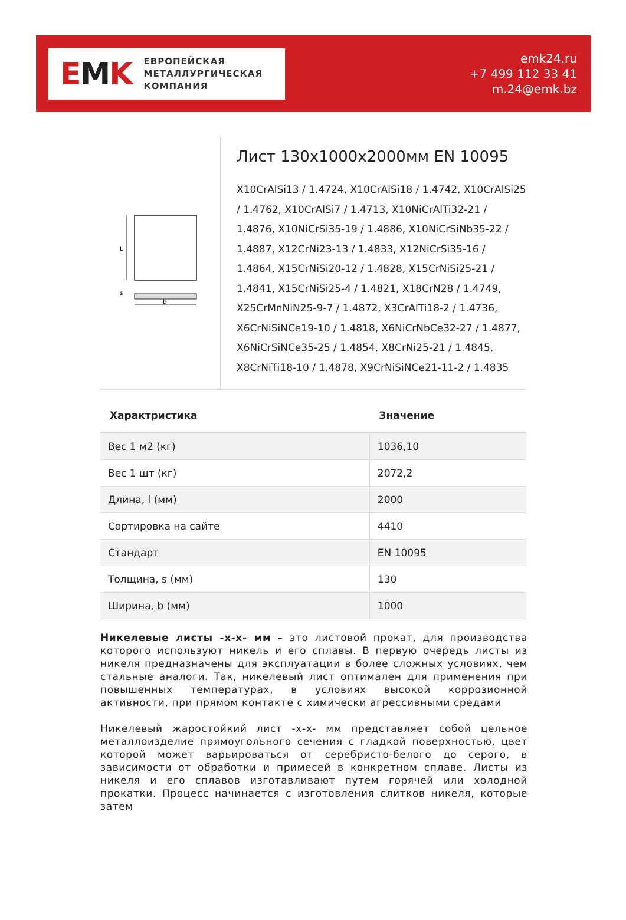EMK
ЕВРОПЕЙСКАЯ
МЕТАЛЛУРГИЧЕСКАЯ
КОМПАНИЯ
emk24.ru
+7 499 112 33 41
m.24@emk.bz
L
s
b
Лист 130x1000x2000мм EN 10095
X10CrAlSi13 / 1.4724, X10CrAlSi18 / 1.4742, X10CrAlSi25 / 1.4762, X10CrAlSi7 / 1.4713, X10NiCrAlTi32-21 / 1.4876, X10NiCrSi35-19 / 1.4886, X10NiCrSiNb35-22 / 1.4887, X12CrNi23-13 / 1.4833, X12NiCrSi35-16 / 1.4864, X15CrNiSi20-12 / 1.4828, X15CrNiSi25-21 / 1.4841, X15CrNiSi25-4 / 1.4821, X18CrN28 / 1.4749, X25CrMnNiN25-9-7 / 1.4872, X3CrAlTi18-2 / 1.4736, X6CrNiSiNCe19-10 / 1.4818, X6NiCrNbCe32-27 / 1.4877, X6NiCrSiNCe35-25 / 1.4854, X8CrNi25-21 / 1.4845, X8CrNiTi18-10 / 1.4878, X9CrNiSiNCe21-11-2 / 1.4835
| Характристика | Значение |
| --- | --- |
| Вес 1 м2 (кг) | 1036,10 |
| Вес 1 шт (кг) | 2072,2 |
| Длина, l (мм) | 2000 |
| Сортировка на сайте | 4410 |
| Стандарт | EN 10095 |
| Толщина, s (мм) | 130 |
| Ширина, b (мм) | 1000 |
Никелевые листы -x-x- мм – это листовой прокат, для производства которого используют никель и его сплавы. В первую очередь листы из никеля предназначены для эксплуатации в более сложных условиях, чем стальные аналоги. Так, никелевый лист оптимален для применения при повышенных температурах, в условиях высокой коррозионной активности, при прямом контакте с химически агрессивными средами
Никелевый жаростойкий лист -x-x- мм представляет собой цельное металлоизделие прямоугольного сечения с гладкой поверхностью, цвет которой может варьироваться от серебристо-белого до серого, в зависимости от обработки и примесей в конкретном сплаве. Листы из никеля и его сплавов изготавливают путем горячей или холодной прокатки. Процесс начинается с изготовления слитков никеля, которые затем